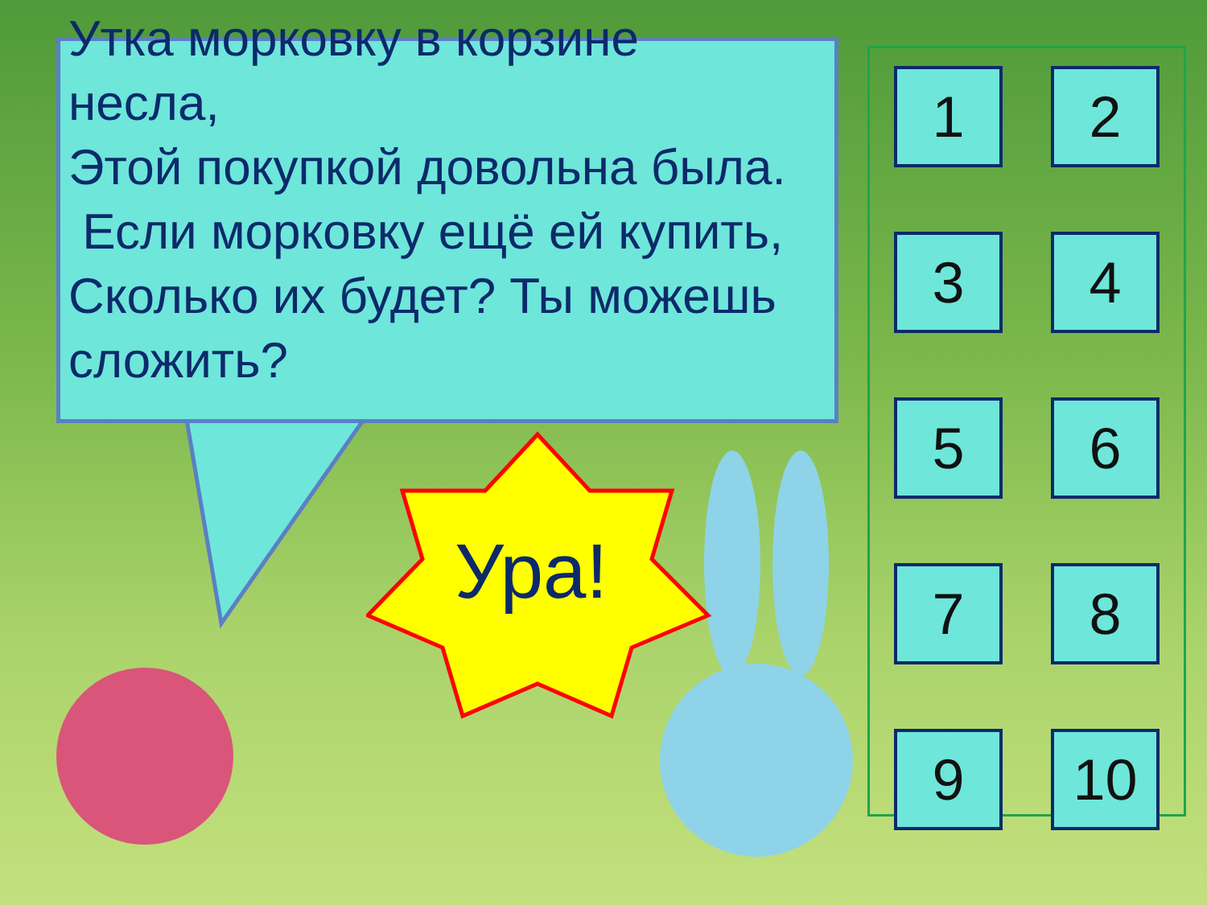Утка морковку в корзине несла,
Этой покупкой довольна была.
Если морковку ещё ей купить, Сколько их будет? Ты можешь сложить?
Ура!
1
2
3
4
5
6
7
8
9
10